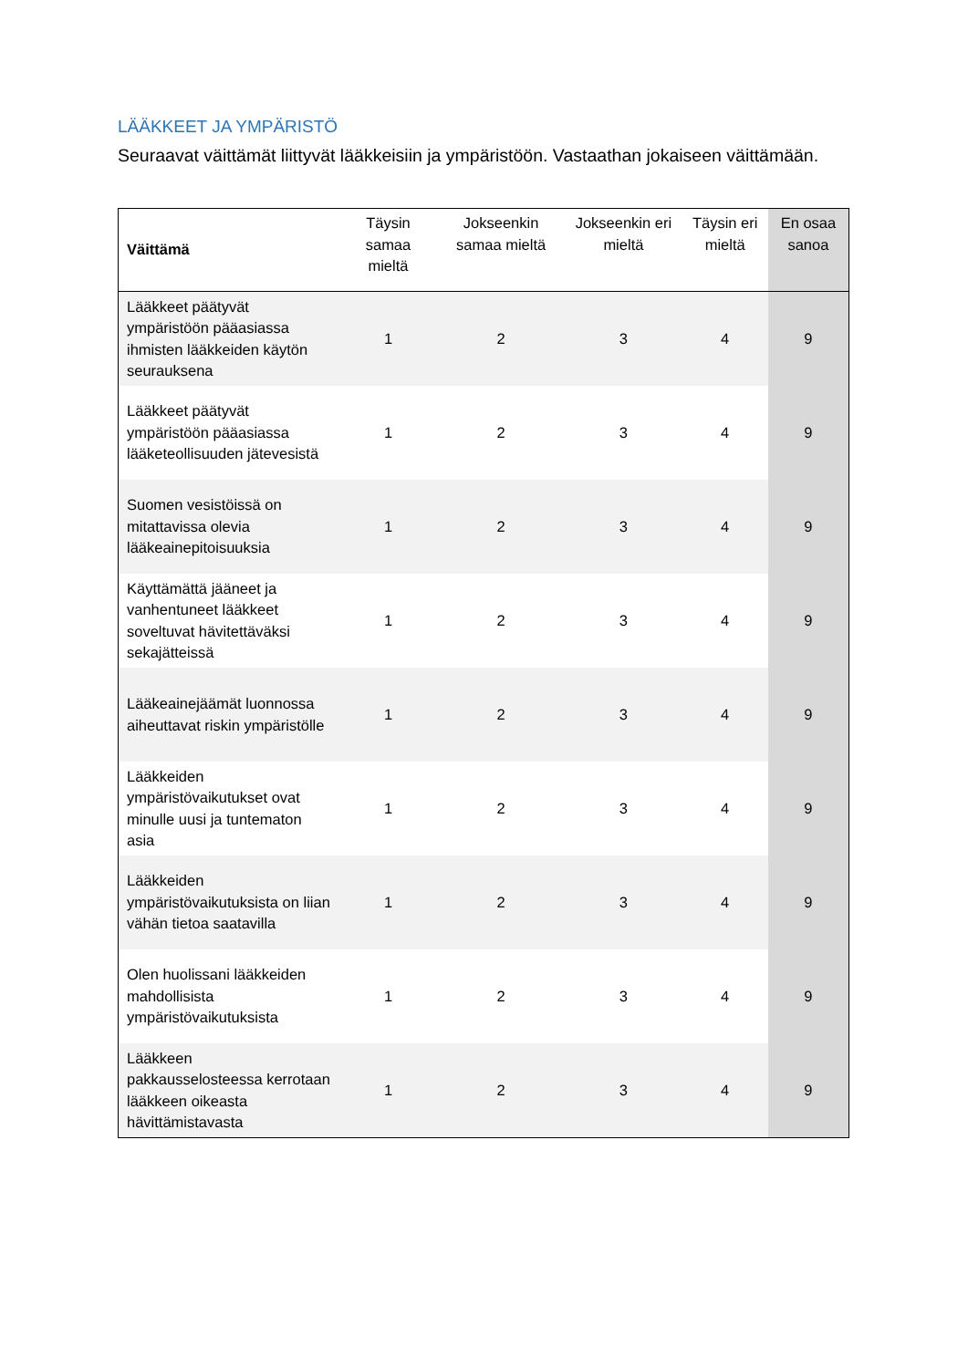LÄÄKKEET JA YMPÄRISTÖ
Seuraavat väittämät liittyvät lääkkeisiin ja ympäristöön. Vastaathan jokaiseen väittämään.
| Väittämä | Täysin samaa mieltä | Jokseenkin samaa mieltä | Jokseenkin eri mieltä | Täysin eri mieltä | En osaa sanoa |
| --- | --- | --- | --- | --- | --- |
| Lääkkeet päätyvät ympäristöön pääasiassa ihmisten lääkkeiden käytön seurauksena | 1 | 2 | 3 | 4 | 9 |
| Lääkkeet päätyvät ympäristöön pääasiassa lääketeollisuuden jätevesistä | 1 | 2 | 3 | 4 | 9 |
| Suomen vesistöissä on mitattavissa olevia lääkeainepitoisuuksia | 1 | 2 | 3 | 4 | 9 |
| Käyttämättä jääneet ja vanhentuneet lääkkeet soveltuvat hävitettäväksi sekajätteissä | 1 | 2 | 3 | 4 | 9 |
| Lääkeainejäämät luonnossa aiheuttavat riskin ympäristölle | 1 | 2 | 3 | 4 | 9 |
| Lääkkeiden ympäristövaikutukset ovat minulle uusi ja tuntematon asia | 1 | 2 | 3 | 4 | 9 |
| Lääkkeiden ympäristövaikutuksista on liian vähän tietoa saatavilla | 1 | 2 | 3 | 4 | 9 |
| Olen huolissani lääkkeiden mahdollisista ympäristövaikutuksista | 1 | 2 | 3 | 4 | 9 |
| Lääkkeen pakkausselosteessa kerrotaan lääkkeen oikeasta hävittämistavasta | 1 | 2 | 3 | 4 | 9 |